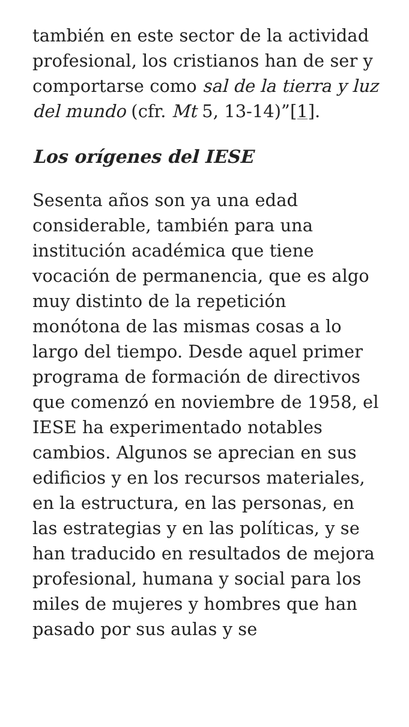también en este sector de la actividad profesional, los cristianos han de ser y comportarse como sal de la tierra y luz del mundo (cfr. Mt 5, 13-14)”[1].
Los orígenes del IESE
Sesenta años son ya una edad considerable, también para una institución académica que tiene vocación de permanencia, que es algo muy distinto de la repetición monótona de las mismas cosas a lo largo del tiempo. Desde aquel primer programa de formación de directivos que comenzó en noviembre de 1958, el IESE ha experimentado notables cambios. Algunos se aprecian en sus edificios y en los recursos materiales, en la estructura, en las personas, en las estrategias y en las políticas, y se han traducido en resultados de mejora profesional, humana y social para los miles de mujeres y hombres que han pasado por sus aulas y se